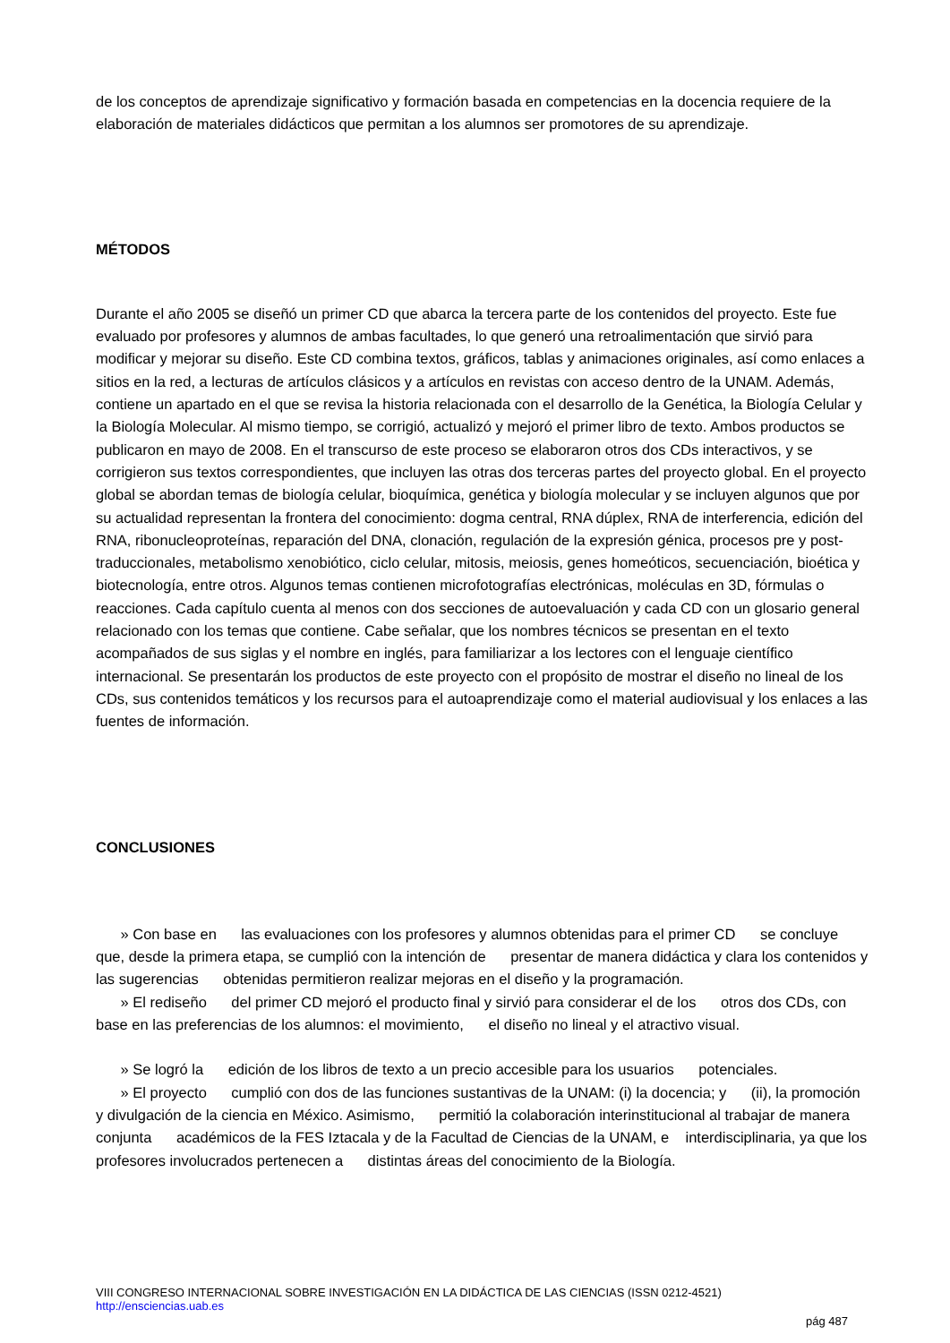de los conceptos de aprendizaje significativo y formación basada en competencias en la docencia requiere de la elaboración de materiales didácticos que permitan a los alumnos ser promotores de su aprendizaje.
MÉTODOS
Durante el año 2005 se diseñó un primer CD que abarca la tercera parte de los contenidos del proyecto. Este fue evaluado por profesores y alumnos de ambas facultades, lo que generó una retroalimentación que sirvió para modificar y mejorar su diseño. Este CD combina textos, gráficos, tablas y animaciones originales, así como enlaces a sitios en la red, a lecturas de artículos clásicos y a artículos en revistas con acceso dentro de la UNAM. Además, contiene un apartado en el que se revisa la historia relacionada con el desarrollo de la Genética, la Biología Celular y la Biología Molecular. Al mismo tiempo, se corrigió, actualizó y mejoró el primer libro de texto. Ambos productos se publicaron en mayo de 2008. En el transcurso de este proceso se elaboraron otros dos CDs interactivos, y se corrigieron sus textos correspondientes, que incluyen las otras dos terceras partes del proyecto global. En el proyecto global se abordan temas de biología celular, bioquímica, genética y biología molecular y se incluyen algunos que por su actualidad representan la frontera del conocimiento: dogma central, RNA dúplex, RNA de interferencia, edición del RNA, ribonucleoproteínas, reparación del DNA, clonación, regulación de la expresión génica, procesos pre y post-traduccionales, metabolismo xenobiótico, ciclo celular, mitosis, meiosis, genes homeóticos, secuenciación, bioética y biotecnología, entre otros. Algunos temas contienen microfotografías electrónicas, moléculas en 3D, fórmulas o reacciones. Cada capítulo cuenta al menos con dos secciones de autoevaluación y cada CD con un glosario general relacionado con los temas que contiene. Cabe señalar, que los nombres técnicos se presentan en el texto acompañados de sus siglas y el nombre en inglés, para familiarizar a los lectores con el lenguaje científico internacional. Se presentarán los productos de este proyecto con el propósito de mostrar el diseño no lineal de los CDs, sus contenidos temáticos y los recursos para el autoaprendizaje como el material audiovisual y los enlaces a las fuentes de información.
CONCLUSIONES
» Con base en las evaluaciones con los profesores y alumnos obtenidas para el primer CD se concluye que, desde la primera etapa, se cumplió con la intención de presentar de manera didáctica y clara los contenidos y las sugerencias obtenidas permitieron realizar mejoras en el diseño y la programación.
» El rediseño del primer CD mejoró el producto final y sirvió para considerar el de los otros dos CDs, con base en las preferencias de los alumnos: el movimiento, el diseño no lineal y el atractivo visual.
» Se logró la edición de los libros de texto a un precio accesible para los usuarios potenciales.
» El proyecto cumplió con dos de las funciones sustantivas de la UNAM: (i) la docencia; y (ii), la promoción y divulgación de la ciencia en México. Asimismo, permitió la colaboración interinstitucional al trabajar de manera conjunta académicos de la FES Iztacala y de la Facultad de Ciencias de la UNAM, e interdisciplinaria, ya que los profesores involucrados pertenecen a distintas áreas del conocimiento de la Biología.
VIII CONGRESO INTERNACIONAL SOBRE INVESTIGACIÓN EN LA DIDÁCTICA DE LAS CIENCIAS (ISSN 0212-4521)
http://ensciencias.uab.es
pág 487